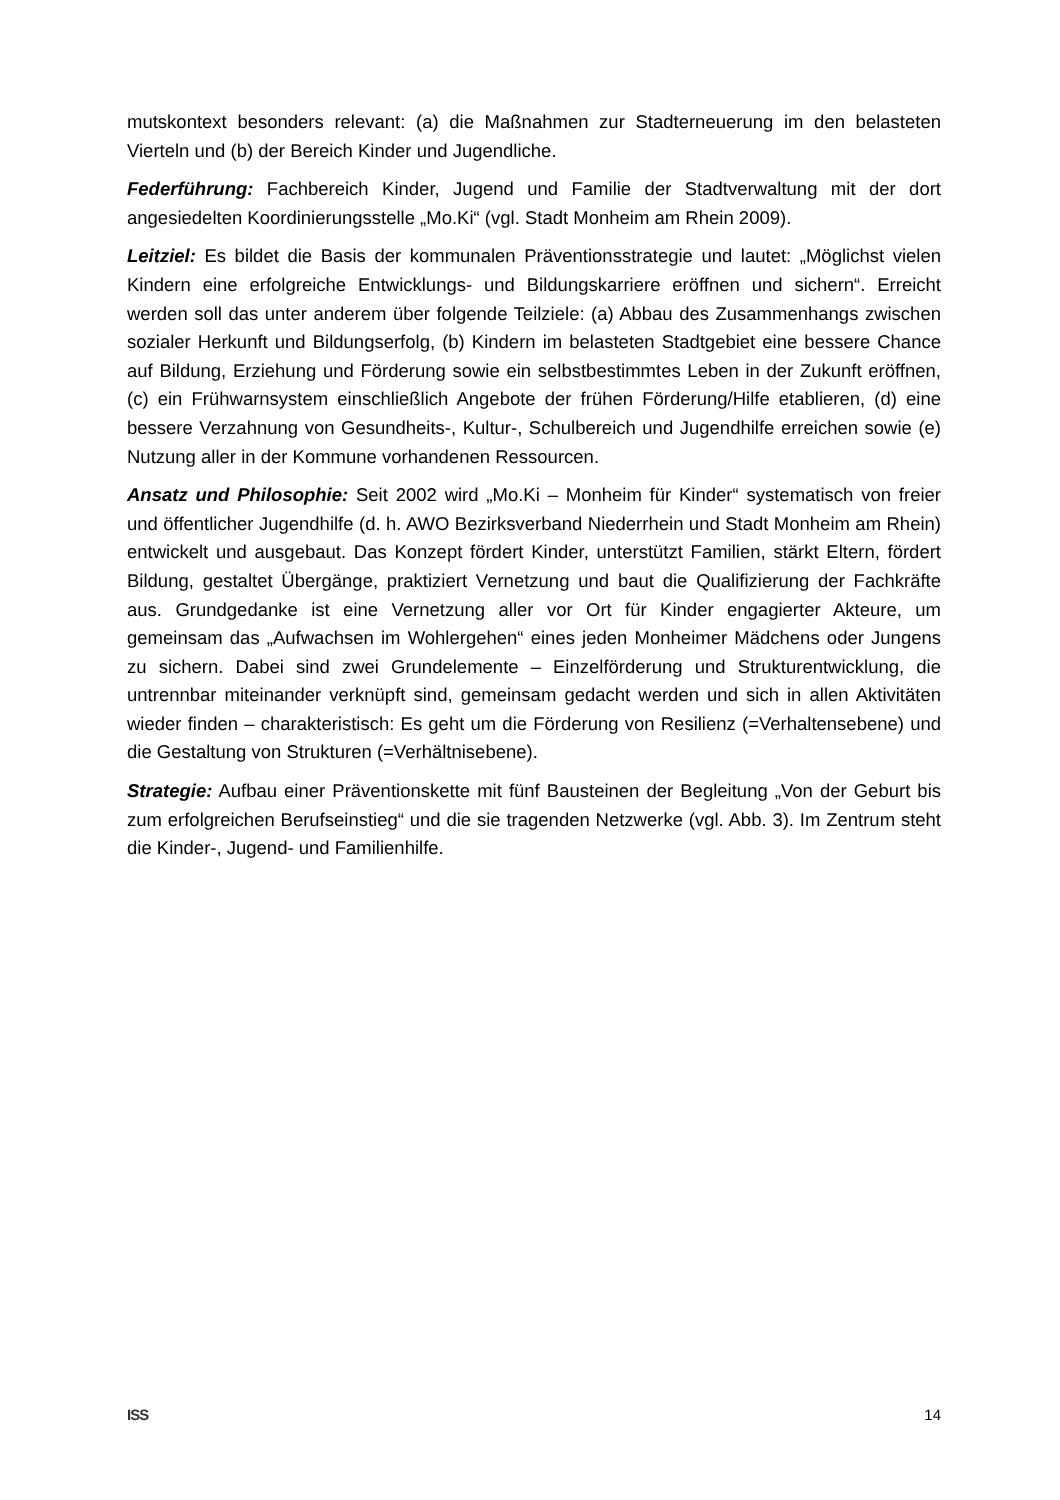mutskontext besonders relevant: (a) die Maßnahmen zur Stadterneuerung im den belasteten Vierteln und (b) der Bereich Kinder und Jugendliche.
Federführung: Fachbereich Kinder, Jugend und Familie der Stadtverwaltung mit der dort angesiedelten Koordinierungsstelle „Mo.Ki“ (vgl. Stadt Monheim am Rhein 2009).
Leitziel: Es bildet die Basis der kommunalen Präventionsstrategie und lautet: „Möglichst vielen Kindern eine erfolgreiche Entwicklungs- und Bildungskarriere eröffnen und sichern“. Erreicht werden soll das unter anderem über folgende Teilziele: (a) Abbau des Zusammenhangs zwischen sozialer Herkunft und Bildungserfolg, (b) Kindern im belasteten Stadtgebiet eine bessere Chance auf Bildung, Erziehung und Förderung sowie ein selbstbestimmtes Leben in der Zukunft eröffnen, (c) ein Frühwarnsystem einschließlich Angebote der frühen Förderung/Hilfe etablieren, (d) eine bessere Verzahnung von Gesundheits-, Kultur-, Schulbereich und Jugendhilfe erreichen sowie (e) Nutzung aller in der Kommune vorhandenen Ressourcen.
Ansatz und Philosophie: Seit 2002 wird „Mo.Ki – Monheim für Kinder“ systematisch von freier und öffentlicher Jugendhilfe (d. h. AWO Bezirksverband Niederrhein und Stadt Monheim am Rhein) entwickelt und ausgebaut. Das Konzept fördert Kinder, unterstützt Familien, stärkt Eltern, fördert Bildung, gestaltet Übergänge, praktiziert Vernetzung und baut die Qualifizierung der Fachkräfte aus. Grundgedanke ist eine Vernetzung aller vor Ort für Kinder engagierter Akteure, um gemeinsam das „Aufwachsen im Wohlergehen“ eines jeden Monheimer Mädchens oder Jungens zu sichern. Dabei sind zwei Grundelemente – Einzelförderung und Strukturentwicklung, die untrennbar miteinander verknüpft sind, gemeinsam gedacht werden und sich in allen Aktivitäten wieder finden – charakteristisch: Es geht um die Förderung von Resilienz (=Verhaltensebene) und die Gestaltung von Strukturen (=Verhältnisebene).
Strategie: Aufbau einer Präventionskette mit fünf Bausteinen der Begleitung „Von der Geburt bis zum erfolgreichen Berufseinstieg“ und die sie tragenden Netzwerke (vgl. Abb. 3). Im Zentrum steht die Kinder-, Jugend- und Familienhilfe.
ISS 14